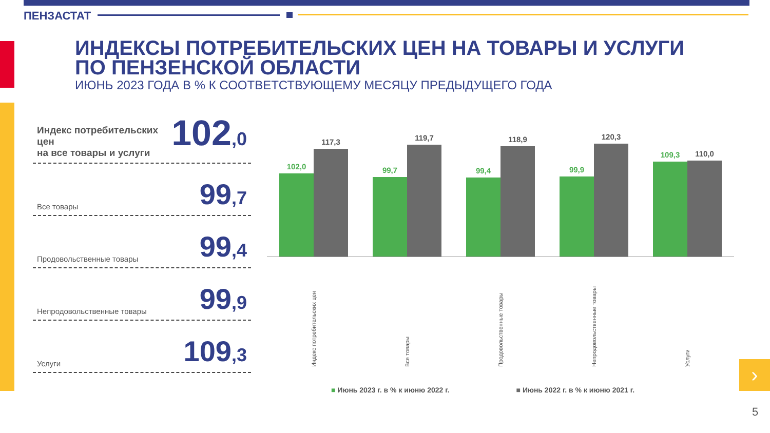ПЕНЗАСТАТ
ИНДЕКСЫ ПОТРЕБИТЕЛЬСКИХ ЦЕН НА ТОВАРЫ И УСЛУГИ
ПО ПЕНЗЕНСКОЙ ОБЛАСТИ
ИЮНЬ 2023 ГОДА В % К СООТВЕТСТВУЮЩЕМУ МЕСЯЦУ ПРЕДЫДУЩЕГО ГОДА
Индекс потребительских цен
на все товары и услуги
102,0
Все товары
99,7
Продовольственные товары
99,4
Непродовольственные товары
99,9
Услуги
109,3
102,0
117,3
99,7
119,7
99,4
118,9
99,9
120,3
109,3
110,0
Индекс потребительских цен
Все товары
Продовольственные товары
Непродовольственные товары
Услуги
■ Июнь 2023 г. в % к июню 2022 г.
■ Июнь 2022 г. в % к июню 2021 г.
›
5